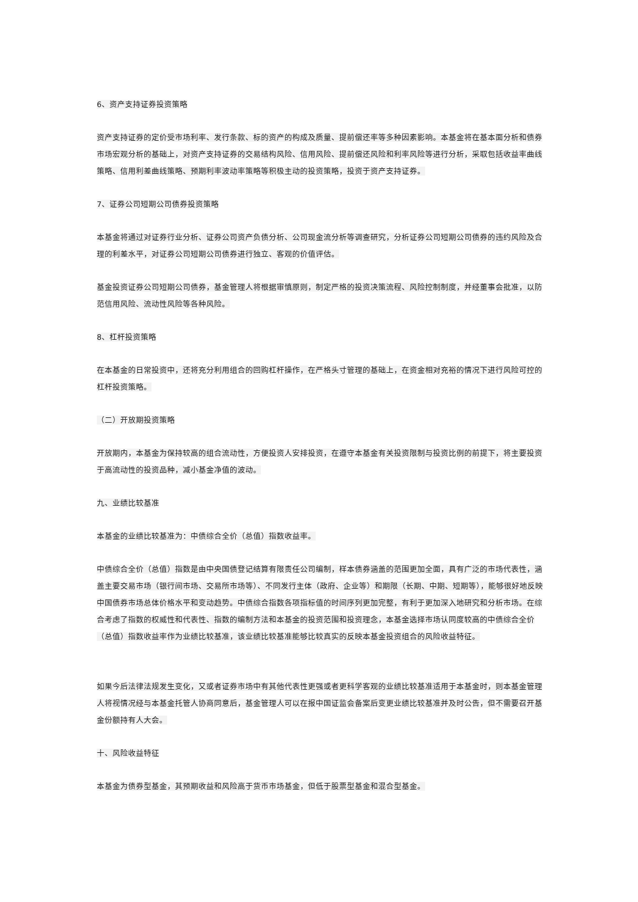6、资产支持证券投资策略
资产支持证券的定价受市场利率、发行条款、标的资产的构成及质量、提前偿还率等多种因素影响。本基金将在基本面分析和债券市场宏观分析的基础上，对资产支持证券的交易结构风险、信用风险、提前偿还风险和利率风险等进行分析，采取包括收益率曲线策略、信用利差曲线策略、预期利率波动率策略等积极主动的投资策略，投资于资产支持证券。
7、证券公司短期公司债券投资策略
本基金将通过对证券行业分析、证券公司资产负债分析、公司现金流分析等调查研究，分析证券公司短期公司债券的违约风险及合理的利差水平，对证券公司短期公司债券进行独立、客观的价值评估。
基金投资证券公司短期公司债券，基金管理人将根据审慎原则，制定严格的投资决策流程、风险控制制度，并经董事会批准，以防范信用风险、流动性风险等各种风险。
8、杠杆投资策略
在本基金的日常投资中，还将充分利用组合的回购杠杆操作，在严格头寸管理的基础上，在资金相对充裕的情况下进行风险可控的杠杆投资策略。
（二）开放期投资策略
开放期内，本基金为保持较高的组合流动性，方便投资人安排投资，在遵守本基金有关投资限制与投资比例的前提下，将主要投资于高流动性的投资品种，减小基金净值的波动。
九、业绩比较基准
本基金的业绩比较基准为：中债综合全价（总值）指数收益率。
中债综合全价（总值）指数是由中央国债登记结算有限责任公司编制，样本债券涵盖的范围更加全面，具有广泛的市场代表性，涵盖主要交易市场（银行间市场、交易所市场等）、不同发行主体（政府、企业等）和期限（长期、中期、短期等），能够很好地反映中国债券市场总体价格水平和变动趋势。中债综合指数各项指标值的时间序列更加完整，有利于更加深入地研究和分析市场。在综合考虑了指数的权威性和代表性、指数的编制方法和本基金的投资范围和投资理念，本基金选择市场认同度较高的中债综合全价（总值）指数收益率作为业绩比较基准，该业绩比较基准能够比较真实的反映本基金投资组合的风险收益特征。
如果今后法律法规发生变化，又或者证券市场中有其他代表性更强或者更科学客观的业绩比较基准适用于本基金时，则本基金管理人将视情况经与本基金托管人协商同意后，基金管理人可以在报中国证监会备案后变更业绩比较基准并及时公告，但不需要召开基金份额持有人大会。
十、风险收益特征
本基金为债券型基金，其预期收益和风险高于货币市场基金，但低于股票型基金和混合型基金。